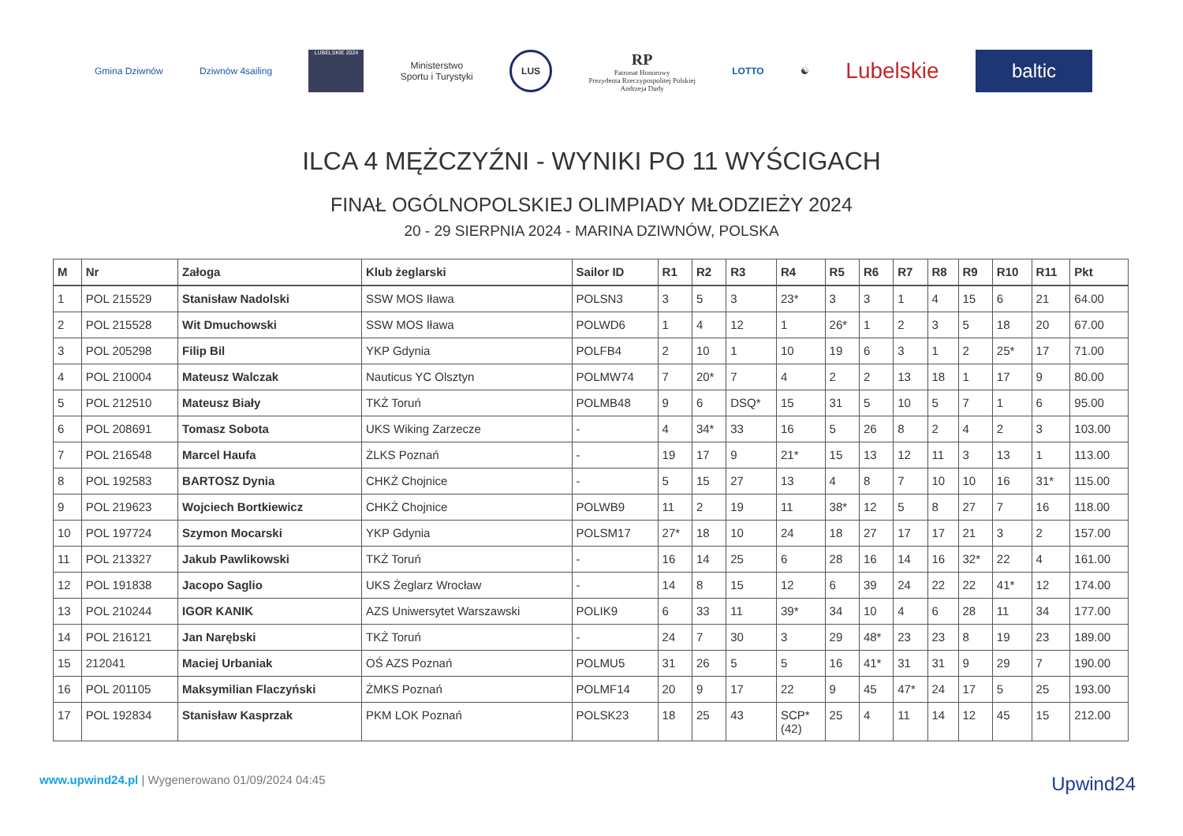Gmina Dziwnów Dziwnów 4sailing
LUBELSKIE 2024
Ministerstwo
Sportu i Turystyki
LUS
RP
Patronat Honorowy
Prezydenta Rzeczypospolitej Polskiej
Andrzeja Dudy
LOTTO ☯
Lubelskie
baltic
ILCA 4 MĘŻCZYŹNI - WYNIKI PO 11 WYŚCIGACH
FINAŁ OGÓLNOPOLSKIEJ OLIMPIADY MŁODZIEŻY 2024
20 - 29 SIERPNIA 2024 - MARINA DZIWNÓW, POLSKA
| M | Nr | Załoga | Klub żeglarski | Sailor ID | R1 | R2 | R3 | R4 | R5 | R6 | R7 | R8 | R9 | R10 | R11 | Pkt |
| --- | --- | --- | --- | --- | --- | --- | --- | --- | --- | --- | --- | --- | --- | --- | --- | --- |
| 1 | POL 215529 | Stanisław Nadolski | SSW MOS Iława | POLSN3 | 3 | 5 | 3 | 23* | 3 | 3 | 1 | 4 | 15 | 6 | 21 | 64.00 |
| 2 | POL 215528 | Wit Dmuchowski | SSW MOS Iława | POLWD6 | 1 | 4 | 12 | 1 | 26* | 1 | 2 | 3 | 5 | 18 | 20 | 67.00 |
| 3 | POL 205298 | Filip Bil | YKP Gdynia | POLFB4 | 2 | 10 | 1 | 10 | 19 | 6 | 3 | 1 | 2 | 25* | 17 | 71.00 |
| 4 | POL 210004 | Mateusz Walczak | Nauticus YC Olsztyn | POLMW74 | 7 | 20* | 7 | 4 | 2 | 2 | 13 | 18 | 1 | 17 | 9 | 80.00 |
| 5 | POL 212510 | Mateusz Biały | TKŻ Toruń | POLMB48 | 9 | 6 | DSQ* | 15 | 31 | 5 | 10 | 5 | 7 | 1 | 6 | 95.00 |
| 6 | POL 208691 | Tomasz Sobota | UKS Wiking Zarzecze | - | 4 | 34* | 33 | 16 | 5 | 26 | 8 | 2 | 4 | 2 | 3 | 103.00 |
| 7 | POL 216548 | Marcel Haufa | ŻLKS Poznań | - | 19 | 17 | 9 | 21* | 15 | 13 | 12 | 11 | 3 | 13 | 1 | 113.00 |
| 8 | POL 192583 | BARTOSZ Dynia | CHKŻ Chojnice | - | 5 | 15 | 27 | 13 | 4 | 8 | 7 | 10 | 10 | 16 | 31* | 115.00 |
| 9 | POL 219623 | Wojciech Bortkiewicz | CHKŻ Chojnice | POLWB9 | 11 | 2 | 19 | 11 | 38* | 12 | 5 | 8 | 27 | 7 | 16 | 118.00 |
| 10 | POL 197724 | Szymon Mocarski | YKP Gdynia | POLSM17 | 27* | 18 | 10 | 24 | 18 | 27 | 17 | 17 | 21 | 3 | 2 | 157.00 |
| 11 | POL 213327 | Jakub Pawlikowski | TKŻ Toruń | - | 16 | 14 | 25 | 6 | 28 | 16 | 14 | 16 | 32* | 22 | 4 | 161.00 |
| 12 | POL 191838 | Jacopo Saglio | UKS Żeglarz Wrocław | - | 14 | 8 | 15 | 12 | 6 | 39 | 24 | 22 | 22 | 41* | 12 | 174.00 |
| 13 | POL 210244 | IGOR KANIK | AZS Uniwersytet Warszawski | POLIK9 | 6 | 33 | 11 | 39* | 34 | 10 | 4 | 6 | 28 | 11 | 34 | 177.00 |
| 14 | POL 216121 | Jan Narębski | TKŻ Toruń | - | 24 | 7 | 30 | 3 | 29 | 48* | 23 | 23 | 8 | 19 | 23 | 189.00 |
| 15 | 212041 | Maciej Urbaniak | OŚ AZS Poznań | POLMU5 | 31 | 26 | 5 | 5 | 16 | 41* | 31 | 31 | 9 | 29 | 7 | 190.00 |
| 16 | POL 201105 | Maksymilian Flaczyński | ŻMKS Poznań | POLMF14 | 20 | 9 | 17 | 22 | 9 | 45 | 47* | 24 | 17 | 5 | 25 | 193.00 |
| 17 | POL 192834 | Stanisław Kasprzak | PKM LOK Poznań | POLSK23 | 18 | 25 | 43 | SCP* (42) | 25 | 4 | 11 | 14 | 12 | 45 | 15 | 212.00 |
www.upwind24.pl | Wygenerowano 01/09/2024 04:45
Upwind24